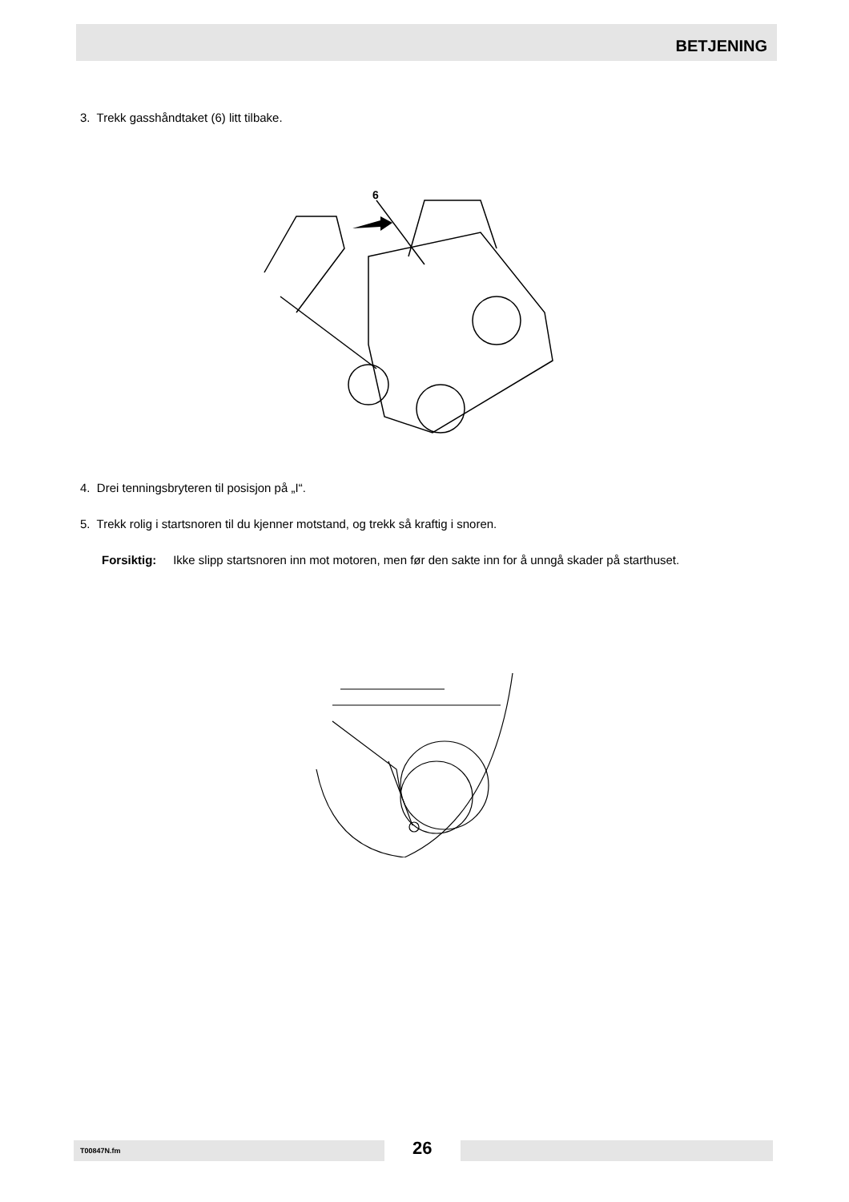BETJENING
3. Trekk gasshåndtaket (6) litt tilbake.
6
4. Drei tenningsbryteren til posisjon på „I“.
5. Trekk rolig i startsnoren til du kjenner motstand, og trekk så kraftig i snoren.
Forsiktig: Ikke slipp startsnoren inn mot motoren, men før den sakte inn for å unngå skader på starthuset.
T00847N.fm 26